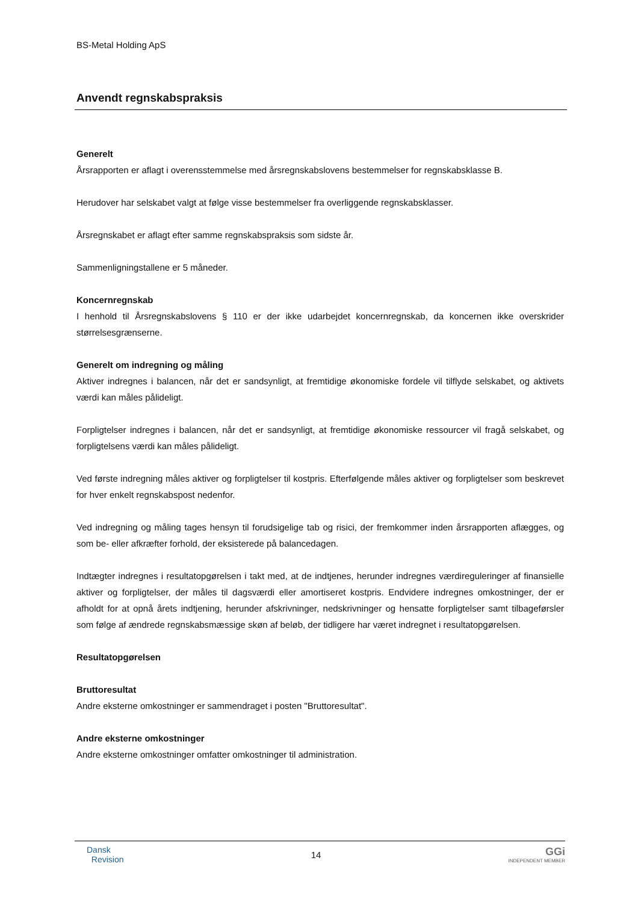BS-Metal Holding ApS
Anvendt regnskabspraksis
Generelt
Årsrapporten er aflagt i overensstemmelse med årsregnskabslovens bestemmelser for regnskabsklasse B.
Herudover har selskabet valgt at følge visse bestemmelser fra overliggende regnskabsklasser.
Årsregnskabet er aflagt efter samme regnskabspraksis som sidste år.
Sammenligningstallene er 5 måneder.
Koncernregnskab
I henhold til Årsregnskabslovens § 110 er der ikke udarbejdet koncernregnskab, da koncernen ikke overskrider størrelsesgrænserne.
Generelt om indregning og måling
Aktiver indregnes i balancen, når det er sandsynligt, at fremtidige økonomiske fordele vil tilflyde selskabet, og aktivets værdi kan måles pålideligt.
Forpligtelser indregnes i balancen, når det er sandsynligt, at fremtidige økonomiske ressourcer vil fragå selskabet, og forpligtelsens værdi kan måles pålideligt.
Ved første indregning måles aktiver og forpligtelser til kostpris. Efterfølgende måles aktiver og forpligtelser som beskrevet for hver enkelt regnskabspost nedenfor.
Ved indregning og måling tages hensyn til forudsigelige tab og risici, der fremkommer inden årsrapporten aflægges, og som be- eller afkræfter forhold, der eksisterede på balancedagen.
Indtægter indregnes i resultatopgørelsen i takt med, at de indtjenes, herunder indregnes værdireguleringer af finansielle aktiver og forpligtelser, der måles til dagsværdi eller amortiseret kostpris. Endvidere indregnes omkostninger, der er afholdt for at opnå årets indtjening, herunder afskrivninger, nedskrivninger og hensatte forpligtelser samt tilbageførsler som følge af ændrede regnskabsmæssige skøn af beløb, der tidligere har været indregnet i resultatopgørelsen.
Resultatopgørelsen
Bruttoresultat
Andre eksterne omkostninger er sammendraget i posten "Bruttoresultat".
Andre eksterne omkostninger
Andre eksterne omkostninger omfatter omkostninger til administration.
Dansk
Revision
14
GGi
INDEPENDENT MEMBER